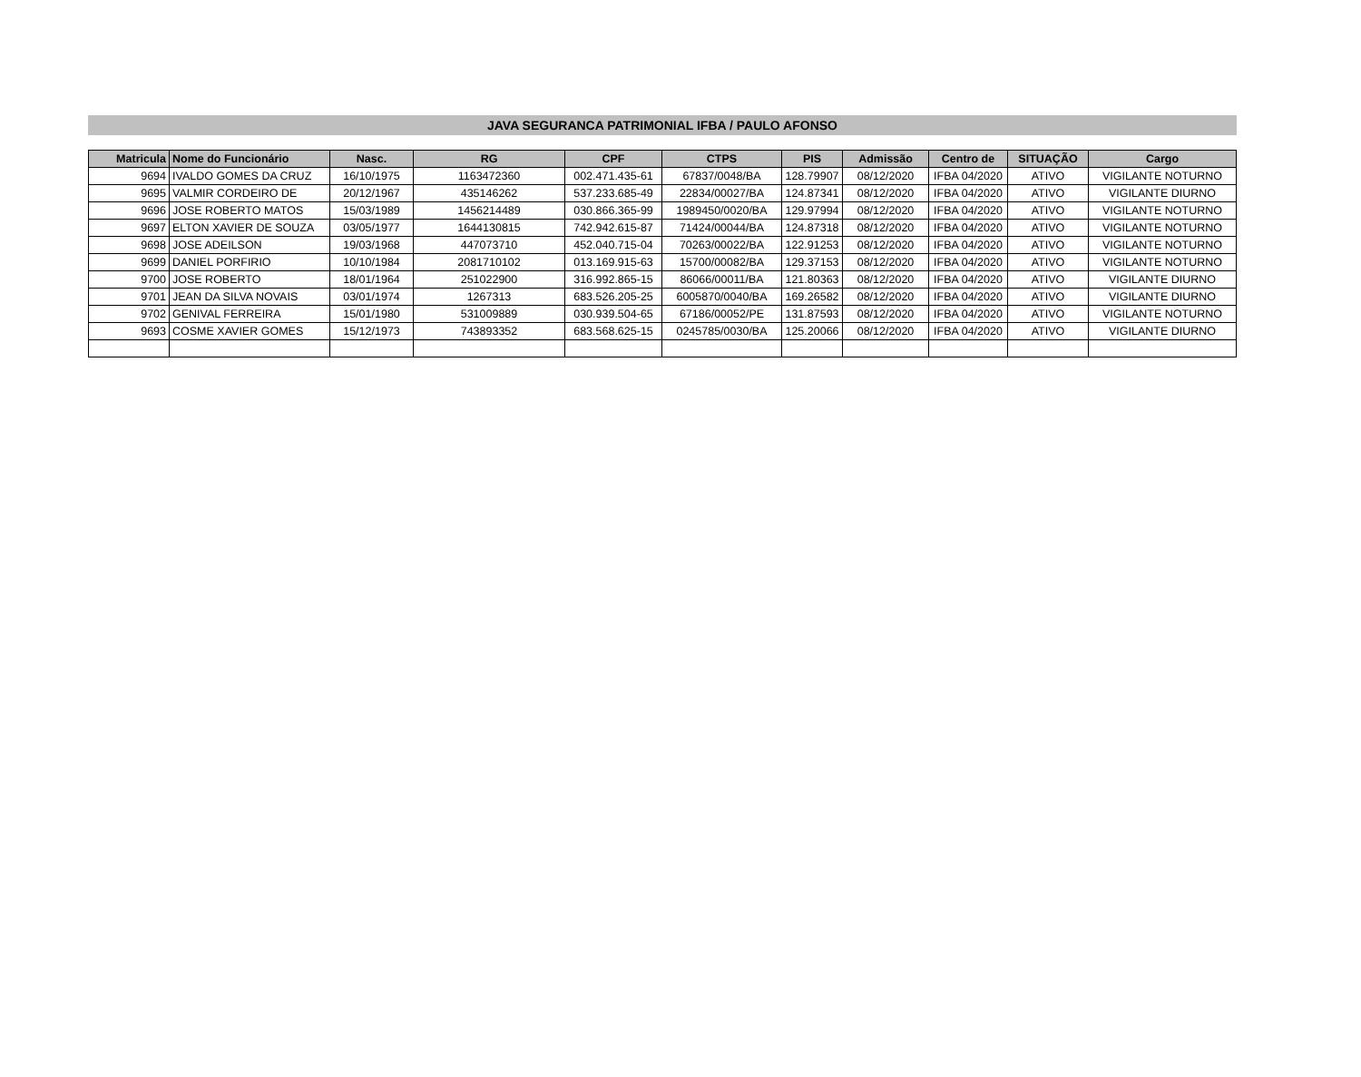JAVA SEGURANCA PATRIMONIAL IFBA / PAULO AFONSO
| Matricula | Nome do Funcionário | Nasc. | RG | CPF | CTPS | PIS | Admissão | Centro de | SITUAÇÃO | Cargo |
| --- | --- | --- | --- | --- | --- | --- | --- | --- | --- | --- |
| 9694 | IVALDO GOMES DA CRUZ | 16/10/1975 | 1163472360 | 002.471.435-61 | 67837/0048/BA | 128.79907 | 08/12/2020 | IFBA 04/2020 | ATIVO | VIGILANTE NOTURNO |
| 9695 | VALMIR CORDEIRO DE | 20/12/1967 | 435146262 | 537.233.685-49 | 22834/00027/BA | 124.87341 | 08/12/2020 | IFBA 04/2020 | ATIVO | VIGILANTE DIURNO |
| 9696 | JOSE ROBERTO MATOS | 15/03/1989 | 1456214489 | 030.866.365-99 | 1989450/0020/BA | 129.97994 | 08/12/2020 | IFBA 04/2020 | ATIVO | VIGILANTE NOTURNO |
| 9697 | ELTON XAVIER DE SOUZA | 03/05/1977 | 1644130815 | 742.942.615-87 | 71424/00044/BA | 124.87318 | 08/12/2020 | IFBA 04/2020 | ATIVO | VIGILANTE NOTURNO |
| 9698 | JOSE ADEILSON | 19/03/1968 | 447073710 | 452.040.715-04 | 70263/00022/BA | 122.91253 | 08/12/2020 | IFBA 04/2020 | ATIVO | VIGILANTE NOTURNO |
| 9699 | DANIEL PORFIRIO | 10/10/1984 | 2081710102 | 013.169.915-63 | 15700/00082/BA | 129.37153 | 08/12/2020 | IFBA 04/2020 | ATIVO | VIGILANTE NOTURNO |
| 9700 | JOSE ROBERTO | 18/01/1964 | 251022900 | 316.992.865-15 | 86066/00011/BA | 121.80363 | 08/12/2020 | IFBA 04/2020 | ATIVO | VIGILANTE DIURNO |
| 9701 | JEAN DA SILVA NOVAIS | 03/01/1974 | 1267313 | 683.526.205-25 | 6005870/0040/BA | 169.26582 | 08/12/2020 | IFBA 04/2020 | ATIVO | VIGILANTE DIURNO |
| 9702 | GENIVAL FERREIRA | 15/01/1980 | 531009889 | 030.939.504-65 | 67186/00052/PE | 131.87593 | 08/12/2020 | IFBA 04/2020 | ATIVO | VIGILANTE NOTURNO |
| 9693 | COSME XAVIER GOMES | 15/12/1973 | 743893352 | 683.568.625-15 | 0245785/0030/BA | 125.20066 | 08/12/2020 | IFBA 04/2020 | ATIVO | VIGILANTE DIURNO |